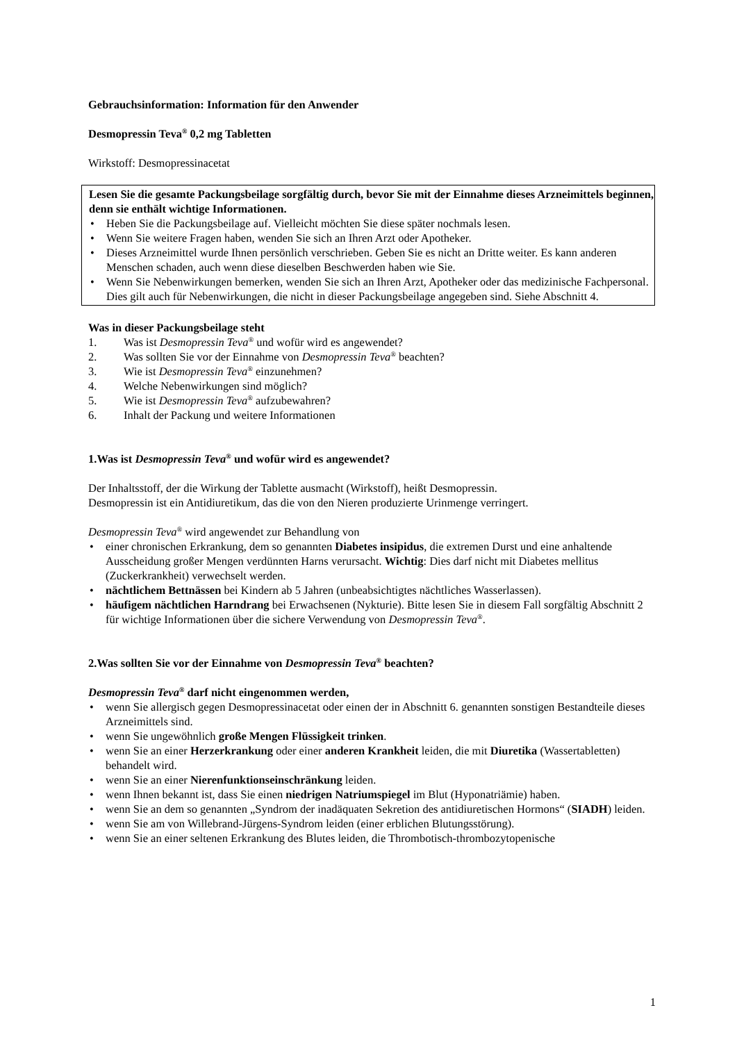Gebrauchsinformation: Information für den Anwender
Desmopressin Teva<sup>®</sup> 0,2 mg Tabletten
Wirkstoff: Desmopressinacetat
Lesen Sie die gesamte Packungsbeilage sorgfältig durch, bevor Sie mit der Einnahme dieses Arzneimittels beginnen, denn sie enthält wichtige Informationen.
• Heben Sie die Packungsbeilage auf. Vielleicht möchten Sie diese später nochmals lesen.
• Wenn Sie weitere Fragen haben, wenden Sie sich an Ihren Arzt oder Apotheker.
• Dieses Arzneimittel wurde Ihnen persönlich verschrieben. Geben Sie es nicht an Dritte weiter. Es kann anderen Menschen schaden, auch wenn diese dieselben Beschwerden haben wie Sie.
• Wenn Sie Nebenwirkungen bemerken, wenden Sie sich an Ihren Arzt, Apotheker oder das medizinische Fachpersonal. Dies gilt auch für Nebenwirkungen, die nicht in dieser Packungsbeilage angegeben sind. Siehe Abschnitt 4.
Was in dieser Packungsbeilage steht
1. Was ist Desmopressin Teva<sup>®</sup> und wofür wird es angewendet?
2. Was sollten Sie vor der Einnahme von Desmopressin Teva<sup>®</sup> beachten?
3. Wie ist Desmopressin Teva<sup>®</sup> einzunehmen?
4. Welche Nebenwirkungen sind möglich?
5. Wie ist Desmopressin Teva<sup>®</sup> aufzubewahren?
6. Inhalt der Packung und weitere Informationen
1. Was ist Desmopressin Teva<sup>®</sup> und wofür wird es angewendet?
Der Inhaltsstoff, der die Wirkung der Tablette ausmacht (Wirkstoff), heißt Desmopressin.
Desmopressin ist ein Antidiuretikum, das die von den Nieren produzierte Urinmenge verringert.
Desmopressin Teva<sup>®</sup> wird angewendet zur Behandlung von
• einer chronischen Erkrankung, dem so genannten Diabetes insipidus, die extremen Durst und eine anhaltende Ausscheidung großer Mengen verdünnten Harns verursacht. Wichtig: Dies darf nicht mit Diabetes mellitus (Zuckerkrankheit) verwechselt werden.
• nächtlichem Bettnässen bei Kindern ab 5 Jahren (unbeabsichtigtes nächtliches Wasserlassen).
• häufigem nächtlichen Harndrang bei Erwachsenen (Nykturie). Bitte lesen Sie in diesem Fall sorgfältig Abschnitt 2 für wichtige Informationen über die sichere Verwendung von Desmopressin Teva<sup>®</sup>.
2. Was sollten Sie vor der Einnahme von Desmopressin Teva<sup>®</sup> beachten?
Desmopressin Teva<sup>®</sup> darf nicht eingenommen werden,
• wenn Sie allergisch gegen Desmopressinacetat oder einen der in Abschnitt 6. genannten sonstigen Bestandteile dieses Arzneimittels sind.
• wenn Sie ungewöhnlich große Mengen Flüssigkeit trinken.
• wenn Sie an einer Herzerkrankung oder einer anderen Krankheit leiden, die mit Diuretika (Wassertabletten) behandelt wird.
• wenn Sie an einer Nierenfunktionseinschränkung leiden.
• wenn Ihnen bekannt ist, dass Sie einen niedrigen Natriumspiegel im Blut (Hyponatriämie) haben.
• wenn Sie an dem so genannten „Syndrom der inadäquaten Sekretion des antidiuretischen Hormons“ (SIADH) leiden.
• wenn Sie am von Willebrand-Jürgens-Syndrom leiden (einer erblichen Blutungsstörung).
• wenn Sie an einer seltenen Erkrankung des Blutes leiden, die Thrombotisch-thrombozytopenische
1